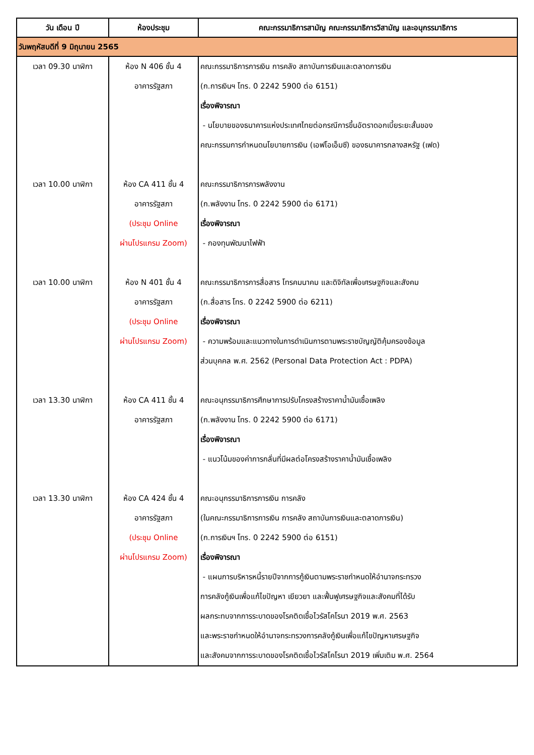| วัน เดือน ปี | ห้องประชุม | คณะกรรมาธิการสามัญ คณะกรรมาธิการวิสามัญ และอนุกรรมาธิการ |
| --- | --- | --- |
| วันพฤหัสบดีที่ 9 มิถุนายน 2565 | | |
| เวลา 09.30 นาฬิกา เวลา 10.00 นาฬิกา เวลา 10.00 นาฬิกา เวลา 13.30 นาฬิกา เวลา 13.30 นาฬิกา | ห้อง N 406 ชั้น 4 อาคารรัฐสภา ห้อง CA 411 ชั้น 4 อาคารรัฐสภา (ประชุม Online ผ่านโปรแกรม Zoom) ห้อง N 401 ชั้น 4 อาคารรัฐสภา (ประชุม Online ผ่านโปรแกรม Zoom) ห้อง CA 411 ชั้น 4 อาคารรัฐสภา ห้อง CA 424 ชั้น 4 อาคารรัฐสภา (ประชุม Online ผ่านโปรแกรม Zoom) | คณะกรรมาธิการการเงิน การคลัง สถาบันการเงินและตลาดการเงิน (ก.การเงินฯ โทร. 0 2242 5900 ต่อ 6151) เรื่องพิจารณา - นโยบายของธนาคารแห่งประเทศไทยต่อกรณีการขึ้นอัตราดอกเบี้ยระยะสั้นของ คณะกรรมการกำหนดนโยบายการเงิน (เอฟโอเอ็มซี) ของธนาคารกลางสหรัฐ (เฟด) คณะกรรมาธิการการพลังงาน (ก.พลังงาน โทร. 0 2242 5900 ต่อ 6171) เรื่องพิจารณา - กองทุนพัฒนาไฟฟ้า คณะกรรมาธิการการสื่อสาร โทรคมนาคม และดิจิทัลเพื่อเศรษฐกิจและสังคม (ก.สื่อสาร โทร. 0 2242 5900 ต่อ 6211) เรื่องพิจารณา - ความพร้อมและแนวทางในการดำเนินการตามพระราชบัญญัติคุ้มครองข้อมูล ส่วนบุคคล พ.ศ. 2562 (Personal Data Protection Act : PDPA) คณะอนุกรรมาธิการศึกษาการปรับโครงสร้างราคาน้ำมันเชื้อเพลิง (ก.พลังงาน โทร. 0 2242 5900 ต่อ 6171) เรื่องพิจารณา - แนวโน้มของค่าการกลั่นที่มีผลต่อโครงสร้างราคาน้ำมันเชื้อเพลิง คณะอนุกรรมาธิการการเงิน การคลัง (ในคณะกรรมาธิการการเงิน การคลัง สถาบันการเงินและตลาดการเงิน) (ก.การเงินฯ โทร. 0 2242 5900 ต่อ 6151) เรื่องพิจารณา - แผนการบริหารหนี้รายปีจากการกู้เงินตามพระราชกำหนดให้อำนาจกระทรวง การคลังกู้เงินเพื่อแก้ไขปัญหา เยียวยา และฟื้นฟูเศรษฐกิจและสังคมที่ได้รับ ผลกระทบจากการระบาดของโรคติดเชื้อไวรัสโคโรนา 2019 พ.ศ. 2563 และพระราชกำหนดให้อำนาจกระทรวงการคลังกู้เงินเพื่อแก้ไขปัญหาเศรษฐกิจ และสังคมจากการระบาดของโรคติดเชื้อไวรัสโคโรนา 2019 เพิ่มเติม พ.ศ. 2564 |